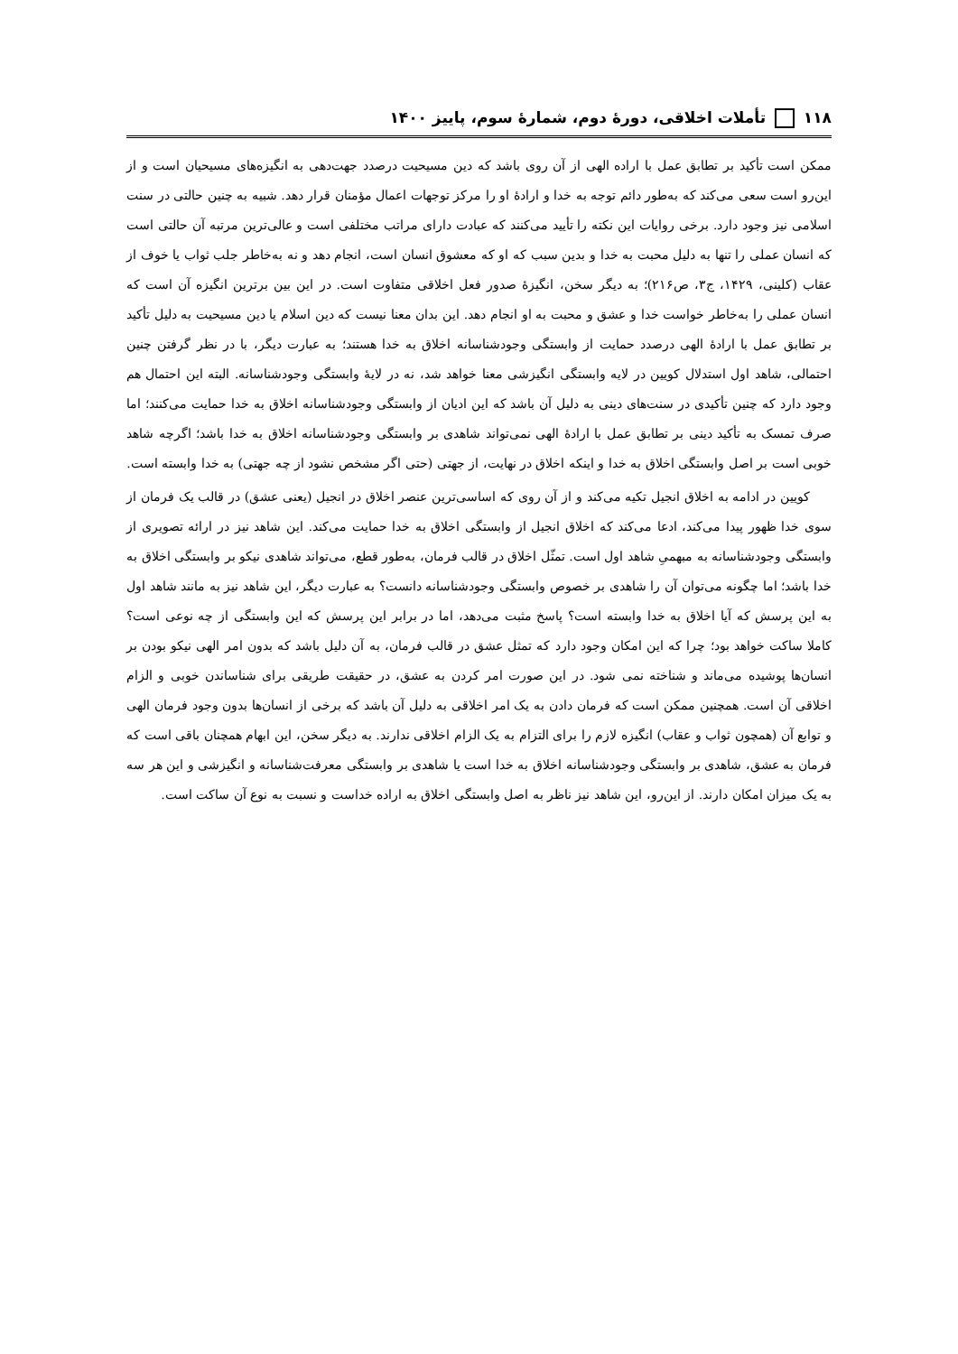۱۱۸ تأملات اخلاقی، دورهٔ دوم، شمارهٔ سوم، پاییز ۱۴۰۰
ممکن است تأکید بر تطابق عمل با اراده الهی از آن روی باشد که دین مسیحیت درصدد جهت‌دهی به انگیزه‌های مسیحیان است و از این‌رو است سعی می‌کند که به‌طور دائم توجه به خدا و ارادهٔ او را مرکز توجهات اعمال مؤمنان قرار دهد. شبیه به چنین حالتی در سنت اسلامی نیز وجود دارد. برخی روایات این نکته را تأیید می‌کنند که عبادت دارای مراتب مختلفی است و عالی‌ترین مرتبه آن حالتی است که انسان عملی را تنها به دلیل محبت به خدا و بدین سبب که او که معشوق انسان است، انجام دهد و نه به‌خاطر جلب ثواب یا خوف از عقاب (کلینی، ۱۴۲۹، ج۳، ص۲۱۶)؛ به دیگر سخن، انگیزهٔ صدور فعل اخلاقی متفاوت است. در این بین برترین انگیزه آن است که انسان عملی را به‌خاطر خواست خدا و عشق و محبت به او انجام دهد. این بدان معنا نیست که دین اسلام یا دین مسیحیت به دلیل تأکید بر تطابق عمل با ارادهٔ الهی درصدد حمایت از وابستگی وجودشناسانه اخلاق به خدا هستند؛ به عبارت دیگر، با در نظر گرفتن چنین احتمالی، شاهد اول استدلال کویین در لایه وابستگی انگیزشی معنا خواهد شد، نه در لایهٔ وابستگی وجودشناسانه. البته این احتمال هم وجود دارد که چنین تأکیدی در سنت‌های دینی به دلیل آن باشد که این ادیان از وابستگی وجودشناسانه اخلاق به خدا حمایت می‌کنند؛ اما صرف تمسک به تأکید دینی بر تطابق عمل با ارادهٔ الهی نمی‌تواند شاهدی بر وابستگی وجودشناسانه اخلاق به خدا باشد؛ اگرچه شاهد خوبی است بر اصل وابستگی اخلاق به خدا و اینکه اخلاق در نهایت، از جهتی (حتی اگر مشخص نشود از چه جهتی) به خدا وابسته است.
کویین در ادامه به اخلاق انجیل تکیه می‌کند و از آن روی که اساسی‌ترین عنصر اخلاق در انجیل (یعنی عشق) در قالب یک فرمان از سوی خدا ظهور پیدا می‌کند، ادعا می‌کند که اخلاق انجیل از وابستگی اخلاق به خدا حمایت می‌کند. این شاهد نیز در ارائه تصویری از وابستگی وجودشناسانه به مبهمیِ شاهد اول است. تمثّل اخلاق در قالب فرمان، به‌طور قطع، می‌تواند شاهدی نیکو بر وابستگی اخلاق به خدا باشد؛ اما چگونه می‌توان آن را شاهدی بر خصوص وابستگی وجودشناسانه دانست؟ به عبارت دیگر، این شاهد نیز به مانند شاهد اول به این پرسش که آیا اخلاق به خدا وابسته است؟ پاسخ مثبت می‌دهد، اما در برابر این پرسش که این وابستگی از چه نوعی است؟ کاملا ساکت خواهد بود؛ چرا که این امکان وجود دارد که تمثل عشق در قالب فرمان، به آن دلیل باشد که بدون امر الهی نیکو بودن بر انسان‌ها پوشیده می‌ماند و شناخته نمی شود. در این صورت امر کردن به عشق، در حقیقت طریقی برای شناساندن خوبی و الزام اخلاقی آن است. همچنین ممکن است که فرمان دادن به یک امر اخلاقی به دلیل آن باشد که برخی از انسان‌ها بدون وجود فرمان الهی و توابع آن (همچون ثواب و عقاب) انگیزه لازم را برای التزام به یک الزام اخلاقی ندارند. به دیگر سخن، این ابهام همچنان باقی است که فرمان به عشق، شاهدی بر وابستگی وجودشناسانه اخلاق به خدا است یا شاهدی بر وابستگی معرفت‌شناسانه و انگیزشی و این هر سه به یک میزان امکان دارند. از این‌رو، این شاهد نیز ناظر به اصل وابستگی اخلاق به اراده خداست و نسبت به نوع آن ساکت است.